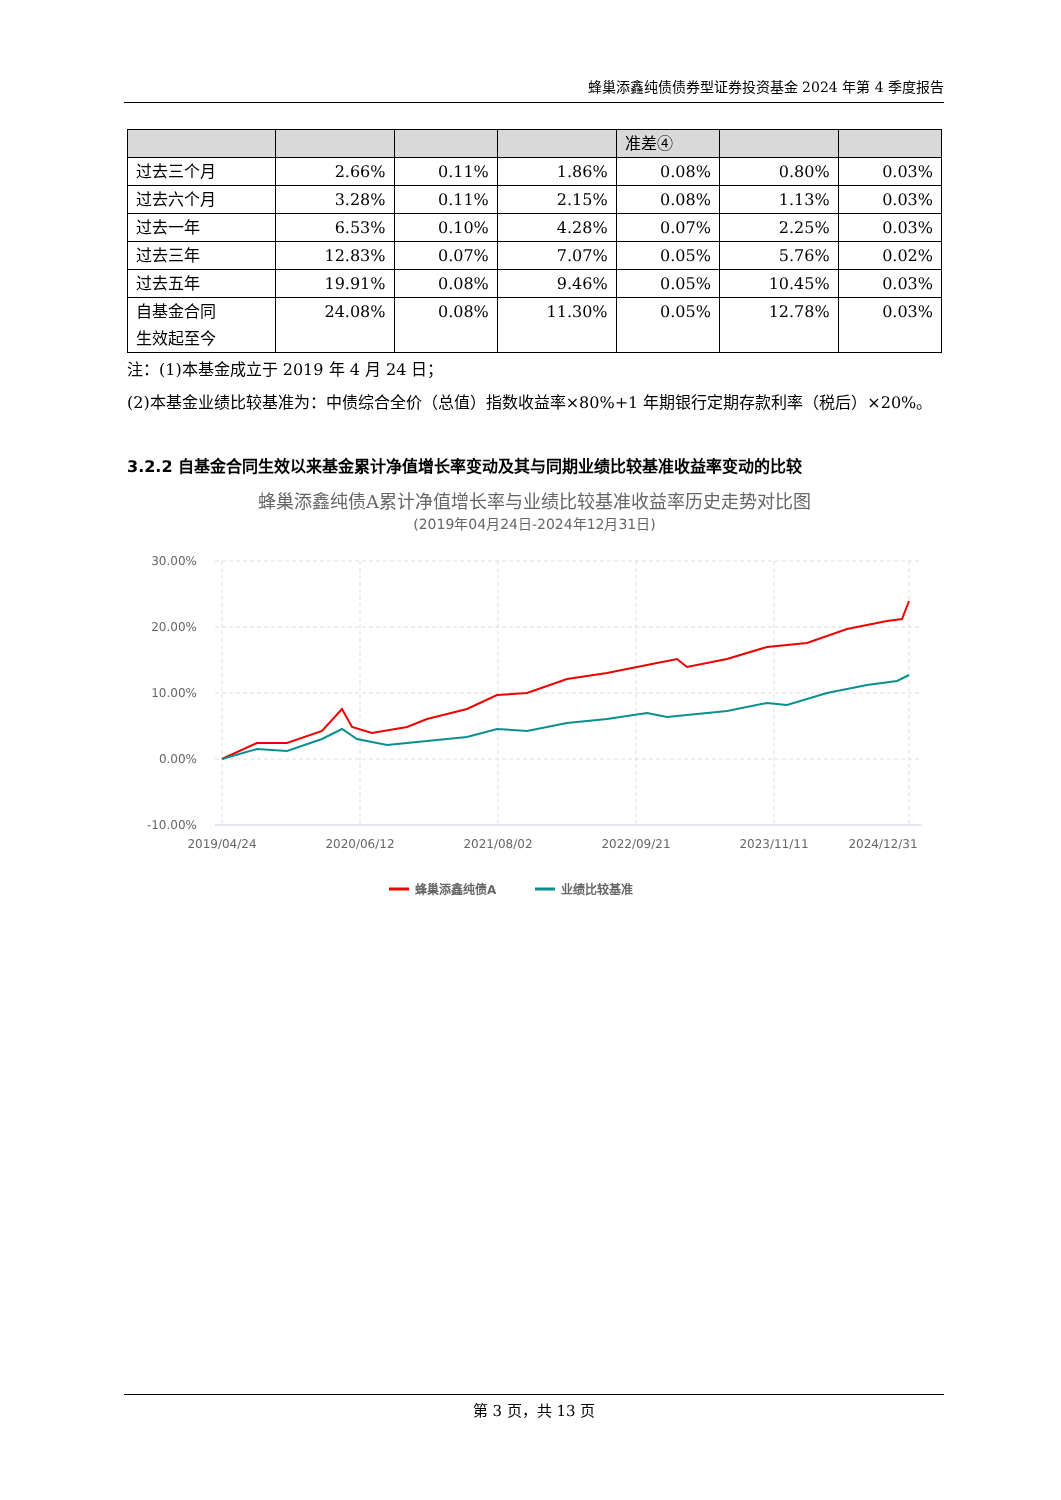蜂巢添鑫纯债债券型证券投资基金 2024 年第 4 季度报告
| | | | | 准差④ | | |
| 过去三个月 | 2.66% | 0.11% | 1.86% | 0.08% | 0.80% | 0.03% |
| 过去六个月 | 3.28% | 0.11% | 2.15% | 0.08% | 1.13% | 0.03% |
| 过去一年 | 6.53% | 0.10% | 4.28% | 0.07% | 2.25% | 0.03% |
| 过去三年 | 12.83% | 0.07% | 7.07% | 0.05% | 5.76% | 0.02% |
| 过去五年 | 19.91% | 0.08% | 9.46% | 0.05% | 10.45% | 0.03% |
| 自基金合同 生效起至今 | 24.08% | 0.08% | 11.30% | 0.05% | 12.78% | 0.03% |
注：(1)本基金成立于 2019 年 4 月 24 日；
(2)本基金业绩比较基准为：中债综合全价（总值）指数收益率×80%+1 年期银行定期存款利率（税后）×20%。
3.2.2 自基金合同生效以来基金累计净值增长率变动及其与同期业绩比较基准收益率变动的比较
蜂巢添鑫纯债A累计净值增长率与业绩比较基准收益率历史走势对比图
(2019年04月24日-2024年12月31日)
30.00%
20.00%
10.00%
0.00%
-10.00%
2019/04/24
2020/06/12
2021/08/02
2022/09/21
2023/11/11
2024/12/31
蜂巢添鑫纯债A
业绩比较基准
第 3 页，共 13 页